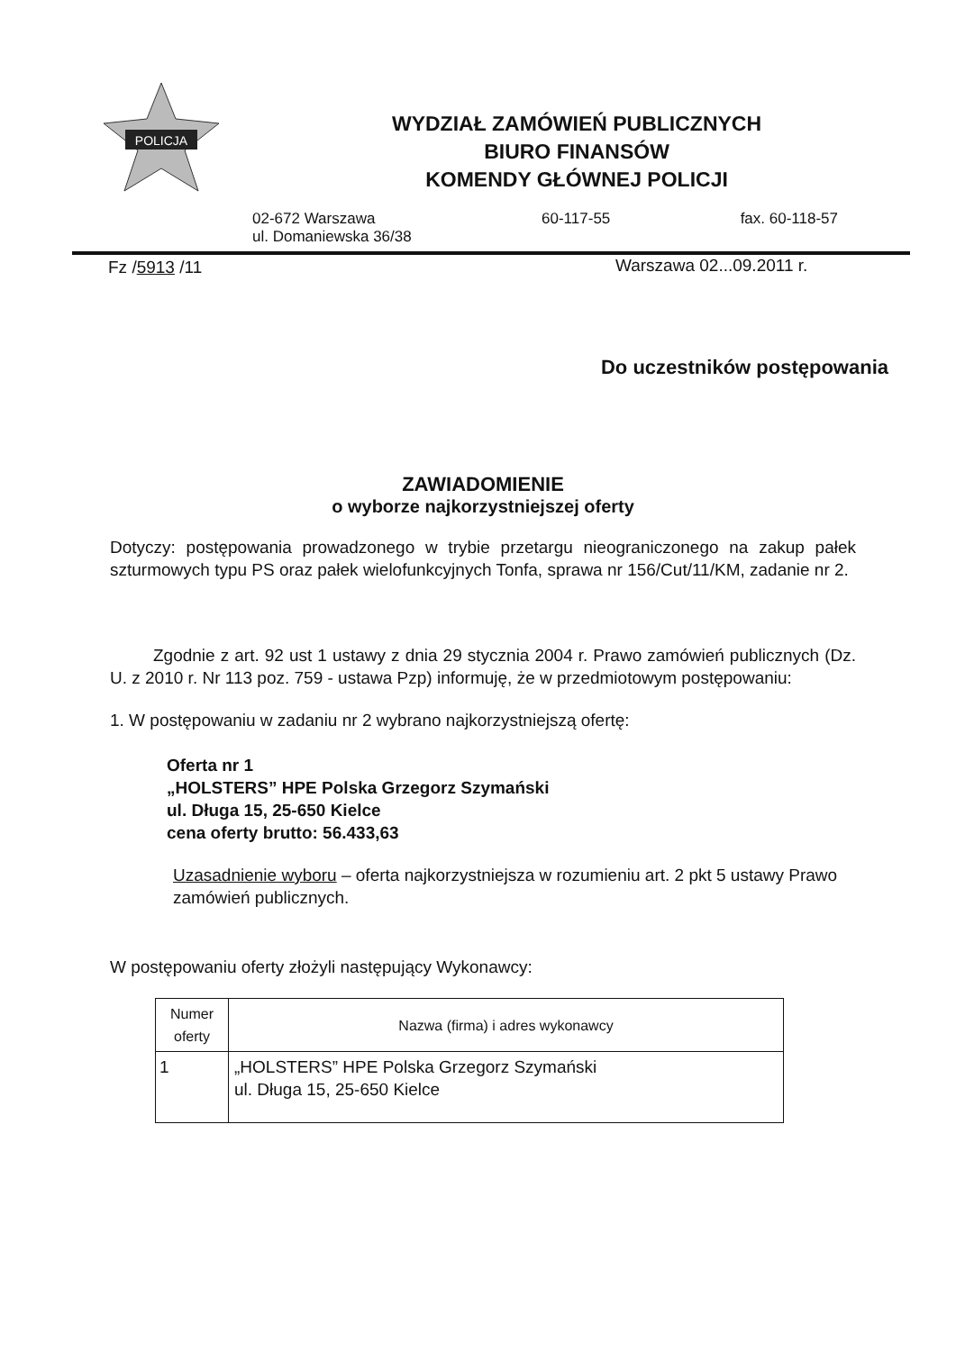POLICJA
WYDZIAŁ ZAMÓWIEŃ PUBLICZNYCH
BIURO FINANSÓW
KOMENDY GŁÓWNEJ POLICJI
02-672 Warszawa
ul. Domaniewska 36/38
60-117-55 fax. 60-118-57
Fz /5913 /11 Warszawa 02...09.2011 r.
Do uczestników postępowania
ZAWIADOMIENIE
o wyborze najkorzystniejszej oferty
Dotyczy: postępowania prowadzonego w trybie przetargu nieograniczonego na zakup pałek szturmowych typu PS oraz pałek wielofunkcyjnych Tonfa, sprawa nr 156/Cut/11/KM, zadanie nr 2.
Zgodnie z art. 92 ust 1 ustawy z dnia 29 stycznia 2004 r. Prawo zamówień publicznych (Dz. U. z 2010 r. Nr 113 poz. 759 - ustawa Pzp) informuję, że w przedmiotowym postępowaniu:
1. W postępowaniu w zadaniu nr 2 wybrano najkorzystniejszą ofertę:
Oferta nr 1
„HOLSTERS” HPE Polska Grzegorz Szymański
ul. Długa 15, 25-650 Kielce
cena oferty brutto: 56.433,63
Uzasadnienie wyboru – oferta najkorzystniejsza w rozumieniu art. 2 pkt 5 ustawy Prawo zamówień publicznych.
W postępowaniu oferty złożyli następujący Wykonawcy:
| Numer oferty | Nazwa (firma) i adres wykonawcy |
| --- | --- |
| 1 | „HOLSTERS” HPE Polska Grzegorz Szymański ul. Długa 15, 25-650 Kielce |